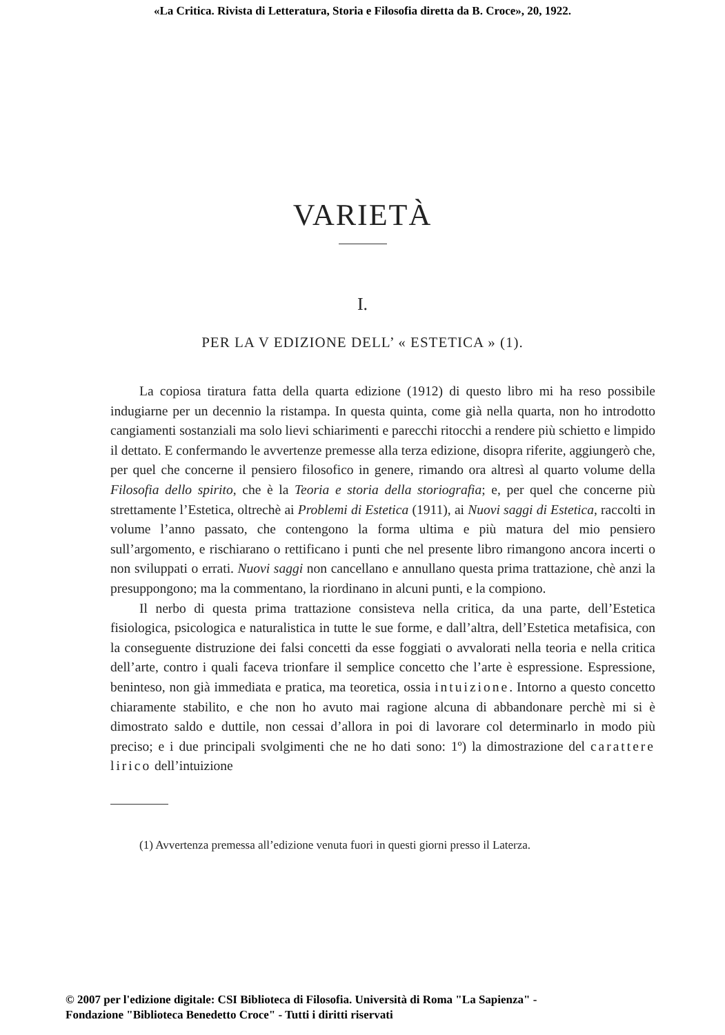«La Critica. Rivista di Letteratura, Storia e Filosofia diretta da B. Croce», 20, 1922.
VARIETÀ
I.
PER LA V EDIZIONE DELL’ « ESTETICA » (1).
La copiosa tiratura fatta della quarta edizione (1912) di questo libro mi ha reso possibile indugiarne per un decennio la ristampa. In questa quinta, come già nella quarta, non ho introdotto cangiamenti sostanziali ma solo lievi schiarimenti e parecchi ritocchi a rendere più schietto e limpido il dettato. E confermando le avvertenze premesse alla terza edizione, disopra riferite, aggiungerò che, per quel che concerne il pensiero filosofico in genere, rimando ora altresì al quarto volume della Filosofia dello spirito, che è la Teoria e storia della storiografia; e, per quel che concerne più strettamente l’Estetica, oltrechè ai Problemi di Estetica (1911), ai Nuovi saggi di Estetica, raccolti in volume l’anno passato, che contengono la forma ultima e più matura del mio pensiero sull’argomento, e rischiarano o rettificano i punti che nel presente libro rimangono ancora incerti o non sviluppati o errati. Nuovi saggi non cancellano e annullano questa prima trattazione, chè anzi la presuppongono; ma la commentano, la riordinano in alcuni punti, e la compiono.
Il nerbo di questa prima trattazione consisteva nella critica, da una parte, dell’Estetica fisiologica, psicologica e naturalistica in tutte le sue forme, e dall’altra, dell’Estetica metafisica, con la conseguente distruzione dei falsi concetti da esse foggiati o avvalorati nella teoria e nella critica dell’arte, contro i quali faceva trionfare il semplice concetto che l’arte è espressione. Espressione, beninteso, non già immediata e pratica, ma teoretica, ossia intuizione. Intorno a questo concetto chiaramente stabilito, e che non ho avuto mai ragione alcuna di abbandonare perchè mi si è dimostrato saldo e duttile, non cessai d’allora in poi di lavorare col determinarlo in modo più preciso; e i due principali svolgimenti che ne ho dati sono: 1º) la dimostrazione del carattere lirico dell’intuizione
(1) Avvertenza premessa all’edizione venuta fuori in questi giorni presso il Laterza.
© 2007 per l'edizione digitale: CSI Biblioteca di Filosofia. Università di Roma "La Sapienza" -
Fondazione "Biblioteca Benedetto Croce" - Tutti i diritti riservati